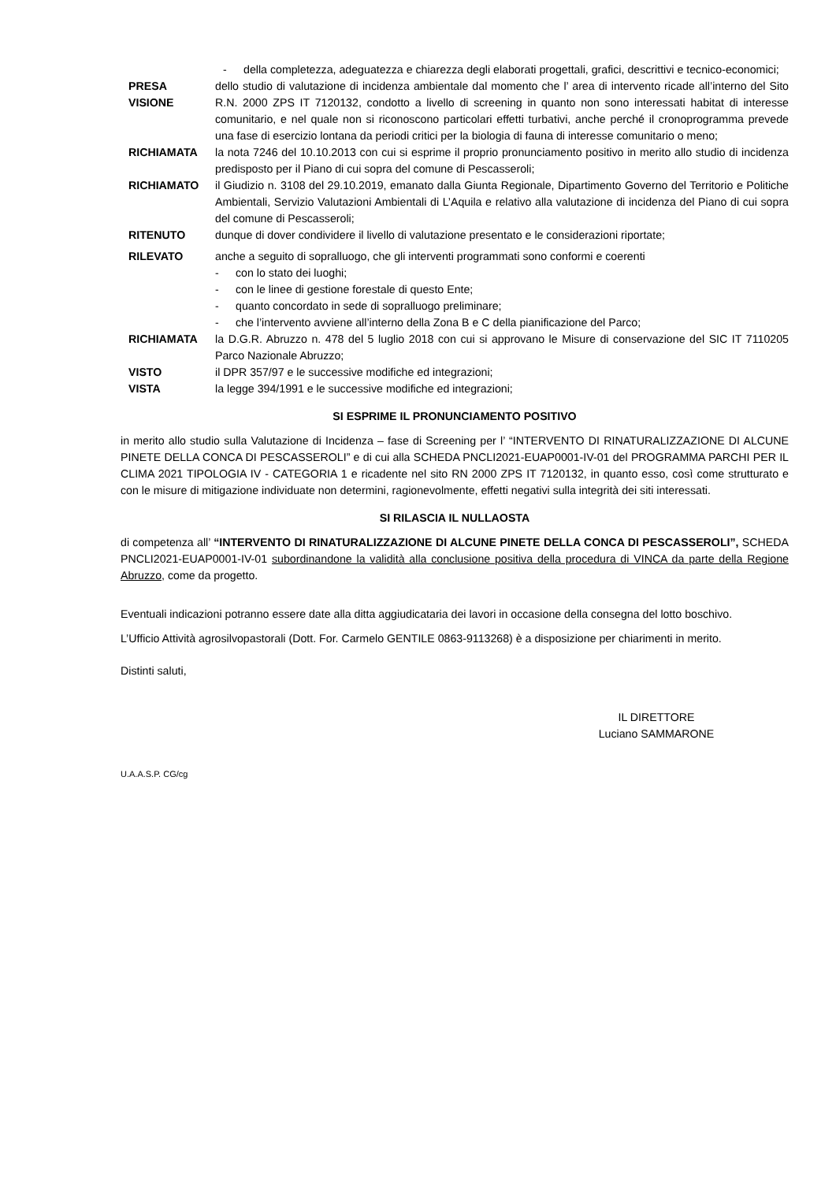- della completezza, adeguatezza e chiarezza degli elaborati progettali, grafici, descrittivi e tecnico-economici;
PRESA
VISIONE
dello studio di valutazione di incidenza ambientale dal momento che l’ area di intervento ricade all’interno del Sito R.N. 2000 ZPS IT 7120132, condotto a livello di screening in quanto non sono interessati habitat di interesse comunitario, e nel quale non si riconoscono particolari effetti turbativi, anche perché il cronoprogramma prevede una fase di esercizio lontana da periodi critici per la biologia di fauna di interesse comunitario o meno;
RICHIAMATA la nota 7246 del 10.10.2013 con cui si esprime il proprio pronunciamento positivo in merito allo studio di incidenza predisposto per il Piano di cui sopra del comune di Pescasseroli;
RICHIAMATO il Giudizio n. 3108 del 29.10.2019, emanato dalla Giunta Regionale, Dipartimento Governo del Territorio e Politiche Ambientali, Servizio Valutazioni Ambientali di L’Aquila e relativo alla valutazione di incidenza del Piano di cui sopra del comune di Pescasseroli;
RITENUTO dunque di dover condividere il livello di valutazione presentato e le considerazioni riportate;
RILEVATO anche a seguito di sopralluogo, che gli interventi programmati sono conformi e coerenti
- con lo stato dei luoghi;
- con le linee di gestione forestale di questo Ente;
- quanto concordato in sede di sopralluogo preliminare;
- che l’intervento avviene all’interno della Zona B e C della pianificazione del Parco;
RICHIAMATA la D.G.R. Abruzzo n. 478 del 5 luglio 2018 con cui si approvano le Misure di conservazione del SIC IT 7110205 Parco Nazionale Abruzzo;
VISTO il DPR 357/97 e le successive modifiche ed integrazioni;
VISTA la legge 394/1991 e le successive modifiche ed integrazioni;
SI ESPRIME IL PRONUNCIAMENTO POSITIVO
in merito allo studio sulla Valutazione di Incidenza – fase di Screening per l’ “INTERVENTO DI RINATURALIZZAZIONE DI ALCUNE PINETE DELLA CONCA DI PESCASSEROLI” e di cui alla SCHEDA PNCLI2021-EUAP0001-IV-01 del PROGRAMMA PARCHI PER IL CLIMA 2021 TIPOLOGIA IV - CATEGORIA 1 e ricadente nel sito RN 2000 ZPS IT 7120132, in quanto esso, così come strutturato e con le misure di mitigazione individuate non determini, ragionevolmente, effetti negativi sulla integrità dei siti interessati.
SI RILASCIA IL NULLAOSTA
di competenza all’ “INTERVENTO DI RINATURALIZZAZIONE DI ALCUNE PINETE DELLA CONCA DI PESCASSEROLI”, SCHEDA PNCLI2021-EUAP0001-IV-01 subordinandone la validità alla conclusione positiva della procedura di VINCA da parte della Regione Abruzzo, come da progetto.
Eventuali indicazioni potranno essere date alla ditta aggiudicataria dei lavori in occasione della consegna del lotto boschivo.
L’Ufficio Attività agrosilvopastorali (Dott. For. Carmelo GENTILE 0863-9113268) è a disposizione per chiarimenti in merito.
Distinti saluti,
IL DIRETTORE
Luciano SAMMARONE
U.A.A.S.P. CG/cg